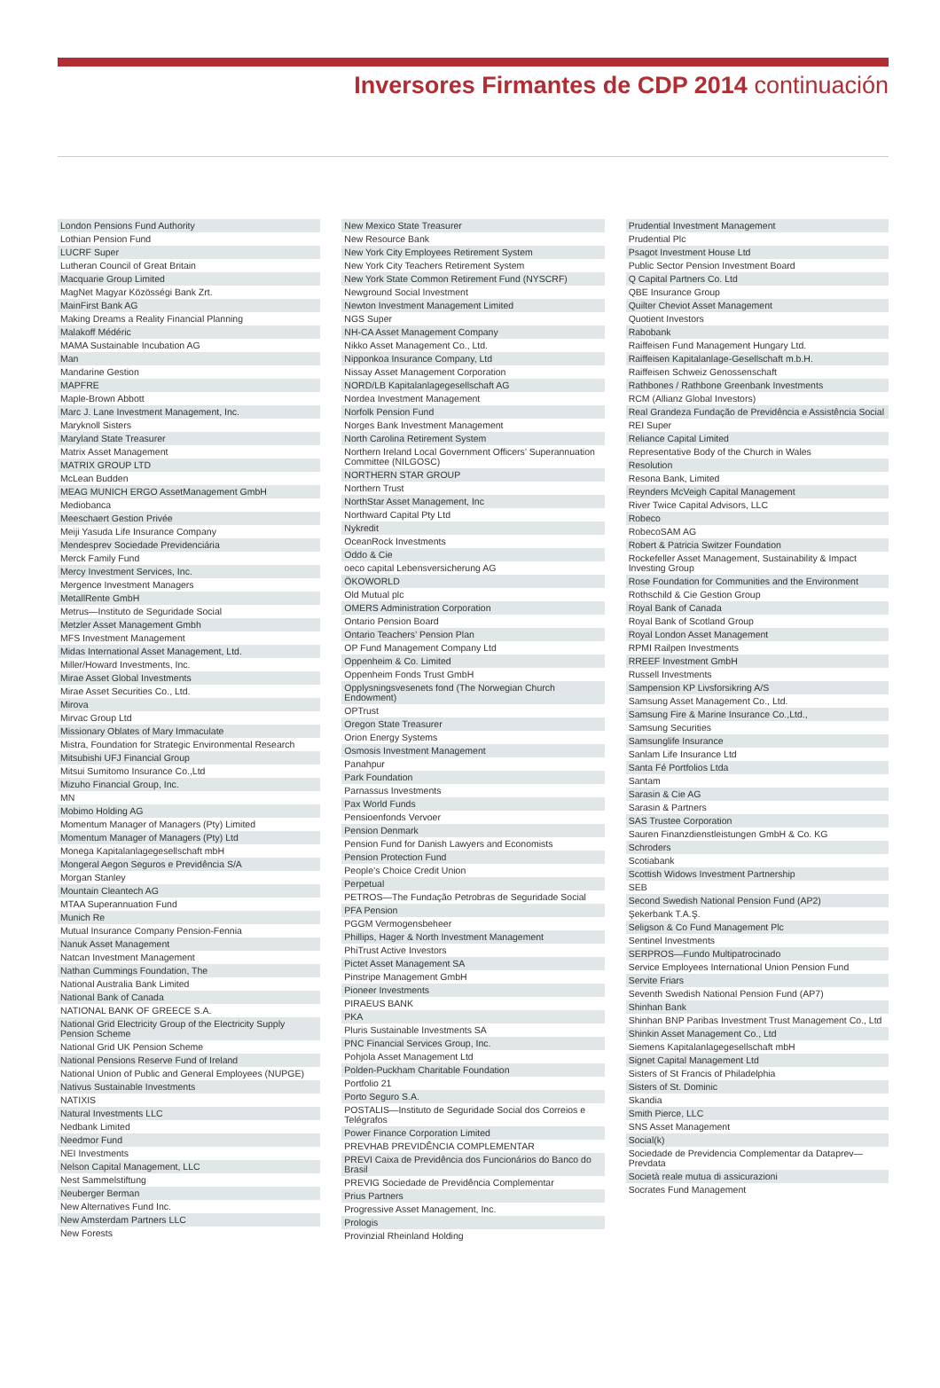Inversores Firmantes de CDP 2014 continuación
London Pensions Fund Authority
Lothian Pension Fund
LUCRF Super
Lutheran Council of Great Britain
Macquarie Group Limited
MagNet Magyar Közösségi Bank Zrt.
MainFirst Bank AG
Making Dreams a Reality Financial Planning
Malakoff Médéric
MAMA Sustainable Incubation AG
Man
Mandarine Gestion
MAPFRE
Maple-Brown Abbott
Marc J. Lane Investment Management, Inc.
Maryknoll Sisters
Maryland State Treasurer
Matrix Asset Management
MATRIX GROUP LTD
McLean Budden
MEAG MUNICH ERGO AssetManagement GmbH
Mediobanca
Meeschaert Gestion Privée
Meiji Yasuda Life Insurance Company
Mendesprev Sociedade Previdenciária
Merck Family Fund
Mercy Investment Services, Inc.
Mergence Investment Managers
MetallRente GmbH
Metrus—Instituto de Seguridade Social
Metzler Asset Management Gmbh
MFS Investment Management
Midas International Asset Management, Ltd.
Miller/Howard Investments, Inc.
Mirae Asset Global Investments
Mirae Asset Securities Co., Ltd.
Mirova
Mirvac Group Ltd
Missionary Oblates of Mary Immaculate
Mistra, Foundation for Strategic Environmental Research
Mitsubishi UFJ Financial Group
Mitsui Sumitomo Insurance Co.,Ltd
Mizuho Financial Group, Inc.
MN
Mobimo Holding AG
Momentum Manager of Managers (Pty) Limited
Momentum Manager of Managers (Pty) Ltd
Monega Kapitalanlagegesellschaft mbH
Mongeral Aegon Seguros e Previdência S/A
Morgan Stanley
Mountain Cleantech AG
MTAA Superannuation Fund
Munich Re
Mutual Insurance Company Pension-Fennia
Nanuk Asset Management
Natcan Investment Management
Nathan Cummings Foundation, The
National Australia Bank Limited
National Bank of Canada
NATIONAL BANK OF GREECE S.A.
National Grid Electricity Group of the Electricity Supply Pension Scheme
National Grid UK Pension Scheme
National Pensions Reserve Fund of Ireland
National Union of Public and General Employees (NUPGE)
Nativus Sustainable Investments
NATIXIS
Natural Investments LLC
Nedbank Limited
Needmor Fund
NEI Investments
Nelson Capital Management, LLC
Nest Sammelstiftung
Neuberger Berman
New Alternatives Fund Inc.
New Amsterdam Partners LLC
New Forests
New Mexico State Treasurer
New Resource Bank
New York City Employees Retirement System
New York City Teachers Retirement System
New York State Common Retirement Fund (NYSCRF)
Newground Social Investment
Newton Investment Management Limited
NGS Super
NH-CA Asset Management Company
Nikko Asset Management Co., Ltd.
Nipponkoa Insurance Company, Ltd
Nissay Asset Management Corporation
NORD/LB Kapitalanlagegesellschaft AG
Nordea Investment Management
Norfolk Pension Fund
Norges Bank Investment Management
North Carolina Retirement System
Northern Ireland Local Government Officers’ Superannuation Committee (NILGOSC)
NORTHERN STAR GROUP
Northern Trust
NorthStar Asset Management, Inc
Northward Capital Pty Ltd
Nykredit
OceanRock Investments
Oddo & Cie
oeco capital Lebensversicherung AG
ÖKOWORLD
Old Mutual plc
OMERS Administration Corporation
Ontario Pension Board
Ontario Teachers’ Pension Plan
OP Fund Management Company Ltd
Oppenheim & Co. Limited
Oppenheim Fonds Trust GmbH
Opplysningsvesenets fond (The Norwegian Church Endowment)
OPTrust
Oregon State Treasurer
Orion Energy Systems
Osmosis Investment Management
Panahpur
Park Foundation
Parnassus Investments
Pax World Funds
Pensioenfonds Vervoer
Pension Denmark
Pension Fund for Danish Lawyers and Economists
Pension Protection Fund
People’s Choice Credit Union
Perpetual
PETROS—The Fundação Petrobras de Seguridade Social
PFA Pension
PGGM Vermogensbeheer
Phillips, Hager & North Investment Management
PhiTrust Active Investors
Pictet Asset Management SA
Pinstripe Management GmbH
Pioneer Investments
PIRAEUS BANK
PKA
Pluris Sustainable Investments SA
PNC Financial Services Group, Inc.
Pohjola Asset Management Ltd
Polden-Puckham Charitable Foundation
Portfolio 21
Porto Seguro S.A.
POSTALIS—Instituto de Seguridade Social dos Correios e Telégrafos
Power Finance Corporation Limited
PREVHAB PREVIDÊNCIA COMPLEMENTAR
PREVI Caixa de Previdência dos Funcionários do Banco do Brasil
PREVIG Sociedade de Previdência Complementar
Prius Partners
Progressive Asset Management, Inc.
Prologis
Provinzial Rheinland Holding
Prudential Investment Management
Prudential Plc
Psagot Investment House Ltd
Public Sector Pension Investment Board
Q Capital Partners Co. Ltd
QBE Insurance Group
Quilter Cheviot Asset Management
Quotient Investors
Rabobank
Raiffeisen Fund Management Hungary Ltd.
Raiffeisen Kapitalanlage-Gesellschaft m.b.H.
Raiffeisen Schweiz Genossenschaft
Rathbones / Rathbone Greenbank Investments
RCM (Allianz Global Investors)
Real Grandeza Fundação de Previdência e Assistência Social
REI Super
Reliance Capital Limited
Representative Body of the Church in Wales
Resolution
Resona Bank, Limited
Reynders McVeigh Capital Management
River Twice Capital Advisors, LLC
Robeco
RobecoSAM AG
Robert & Patricia Switzer Foundation
Rockefeller Asset Management, Sustainability & Impact Investing Group
Rose Foundation for Communities and the Environment
Rothschild & Cie Gestion Group
Royal Bank of Canada
Royal Bank of Scotland Group
Royal London Asset Management
RPMI Railpen Investments
RREEF Investment GmbH
Russell Investments
Sampension KP Livsforsikring A/S
Samsung Asset Management Co., Ltd.
Samsung Fire & Marine Insurance Co.,Ltd.,
Samsung Securities
Samsunglife Insurance
Sanlam Life Insurance Ltd
Santa Fé Portfolios Ltda
Santam
Sarasin & Cie AG
Sarasin & Partners
SAS Trustee Corporation
Sauren Finanzdienstleistungen GmbH & Co. KG
Schroders
Scotiabank
Scottish Widows Investment Partnership
SEB
Second Swedish National Pension Fund (AP2)
Şekerbank T.A.Ş.
Seligson & Co Fund Management Plc
Sentinel Investments
SERPROS—Fundo Multipatrocinado
Service Employees International Union Pension Fund
Servite Friars
Seventh Swedish National Pension Fund (AP7)
Shinhan Bank
Shinhan BNP Paribas Investment Trust Management Co., Ltd
Shinkin Asset Management Co., Ltd
Siemens Kapitalanlagegesellschaft mbH
Signet Capital Management Ltd
Sisters of St Francis of Philadelphia
Sisters of St. Dominic
Skandia
Smith Pierce, LLC
SNS Asset Management
Social(k)
Sociedade de Previdencia Complementar da Dataprev—Prevdata
Società reale mutua di assicurazioni
Socrates Fund Management